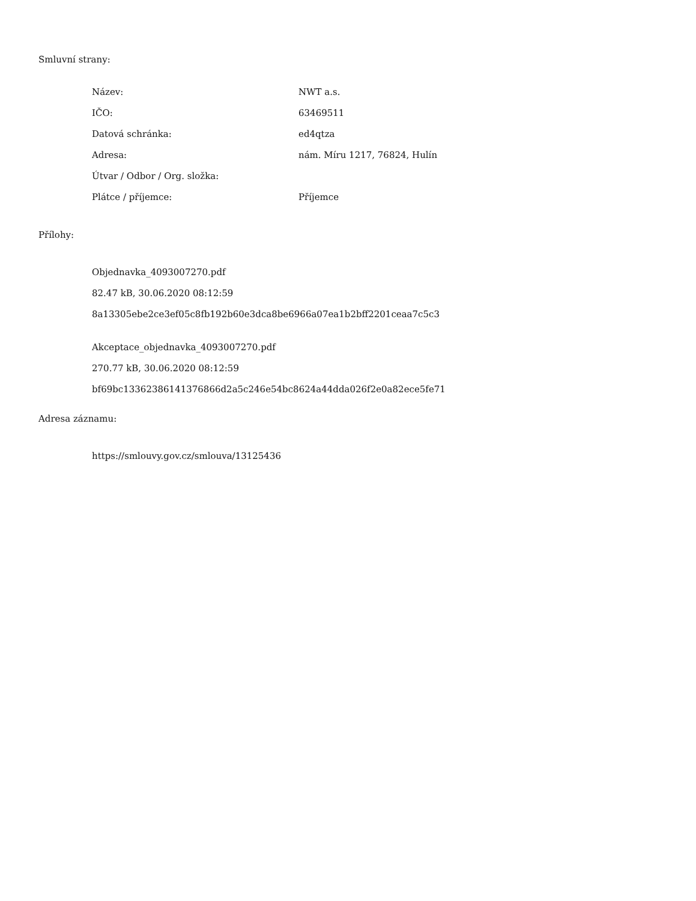Smluvní strany:
| Název: | NWT a.s. |
| IČO: | 63469511 |
| Datová schránka: | ed4qtza |
| Adresa: | nám. Míru 1217, 76824, Hulín |
| Útvar / Odbor / Org. složka: | |
| Plátce / příjemce: | Příjemce |
Přílohy:
Objednavka_4093007270.pdf
82.47 kB, 30.06.2020 08:12:59
8a13305ebe2ce3ef05c8fb192b60e3dca8be6966a07ea1b2bff2201ceaa7c5c3
Akceptace_objednavka_4093007270.pdf
270.77 kB, 30.06.2020 08:12:59
bf69bc13362386141376866d2a5c246e54bc8624a44dda026f2e0a82ece5fe71
Adresa záznamu:
https://smlouvy.gov.cz/smlouva/13125436